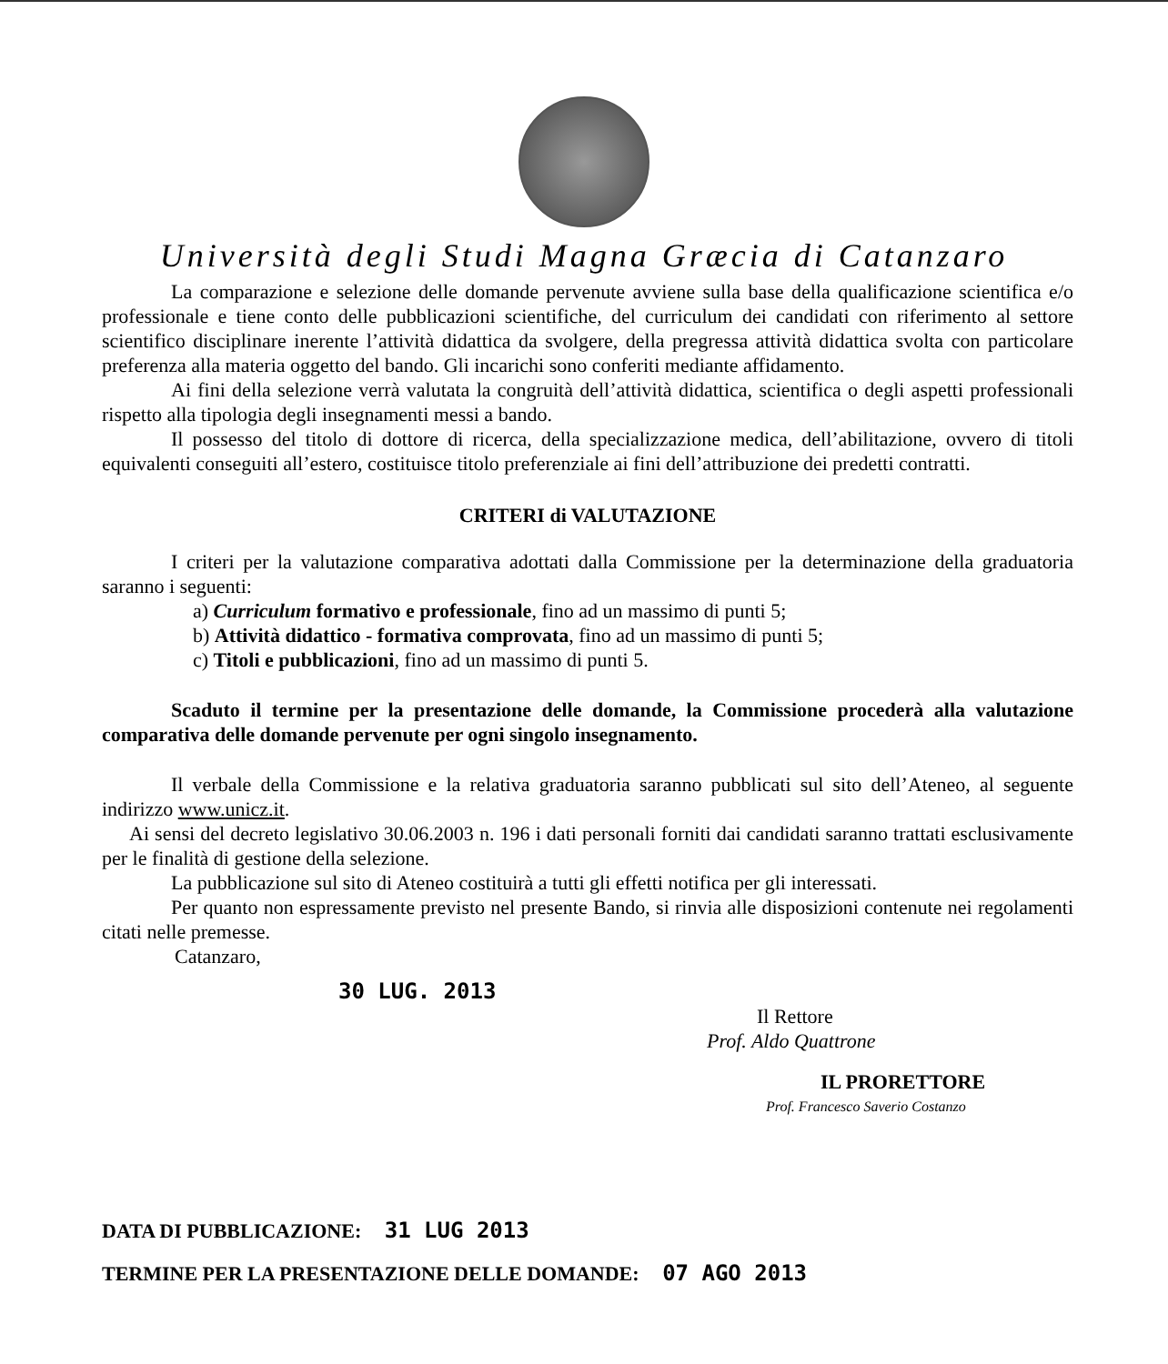Università degli Studi Magna Græcia di Catanzaro
La comparazione e selezione delle domande pervenute avviene sulla base della qualificazione scientifica e/o professionale e tiene conto delle pubblicazioni scientifiche, del curriculum dei candidati con riferimento al settore scientifico disciplinare inerente l’attività didattica da svolgere, della pregressa attività didattica svolta con particolare preferenza alla materia oggetto del bando. Gli incarichi sono conferiti mediante affidamento.
Ai fini della selezione verrà valutata la congruità dell’attività didattica, scientifica o degli aspetti professionali rispetto alla tipologia degli insegnamenti messi a bando.
Il possesso del titolo di dottore di ricerca, della specializzazione medica, dell’abilitazione, ovvero di titoli equivalenti conseguiti all’estero, costituisce titolo preferenziale ai fini dell’attribuzione dei predetti contratti.
CRITERI di VALUTAZIONE
I criteri per la valutazione comparativa adottati dalla Commissione per la determinazione della graduatoria saranno i seguenti:
a) Curriculum formativo e professionale, fino ad un massimo di punti 5;
b) Attività didattico - formativa comprovata, fino ad un massimo di punti 5;
c) Titoli e pubblicazioni, fino ad un massimo di punti 5.
Scaduto il termine per la presentazione delle domande, la Commissione procederà alla valutazione comparativa delle domande pervenute per ogni singolo insegnamento.
Il verbale della Commissione e la relativa graduatoria saranno pubblicati sul sito dell’Ateneo, al seguente indirizzo www.unicz.it.
Ai sensi del decreto legislativo 30.06.2003 n. 196 i dati personali forniti dai candidati saranno trattati esclusivamente per le finalità di gestione della selezione.
La pubblicazione sul sito di Ateneo costituirà a tutti gli effetti notifica per gli interessati.
Per quanto non espressamente previsto nel presente Bando, si rinvia alle disposizioni contenute nei regolamenti citati nelle premesse.
Catanzaro,
30 LUG. 2013
Il Rettore
Prof. Aldo Quattrone
IL PRORETTORE
Prof. Francesco Saverio Costanzo
DATA DI PUBBLICAZIONE: 31 LUG 2013
TERMINE PER LA PRESENTAZIONE DELLE DOMANDE: 07 AGO 2013